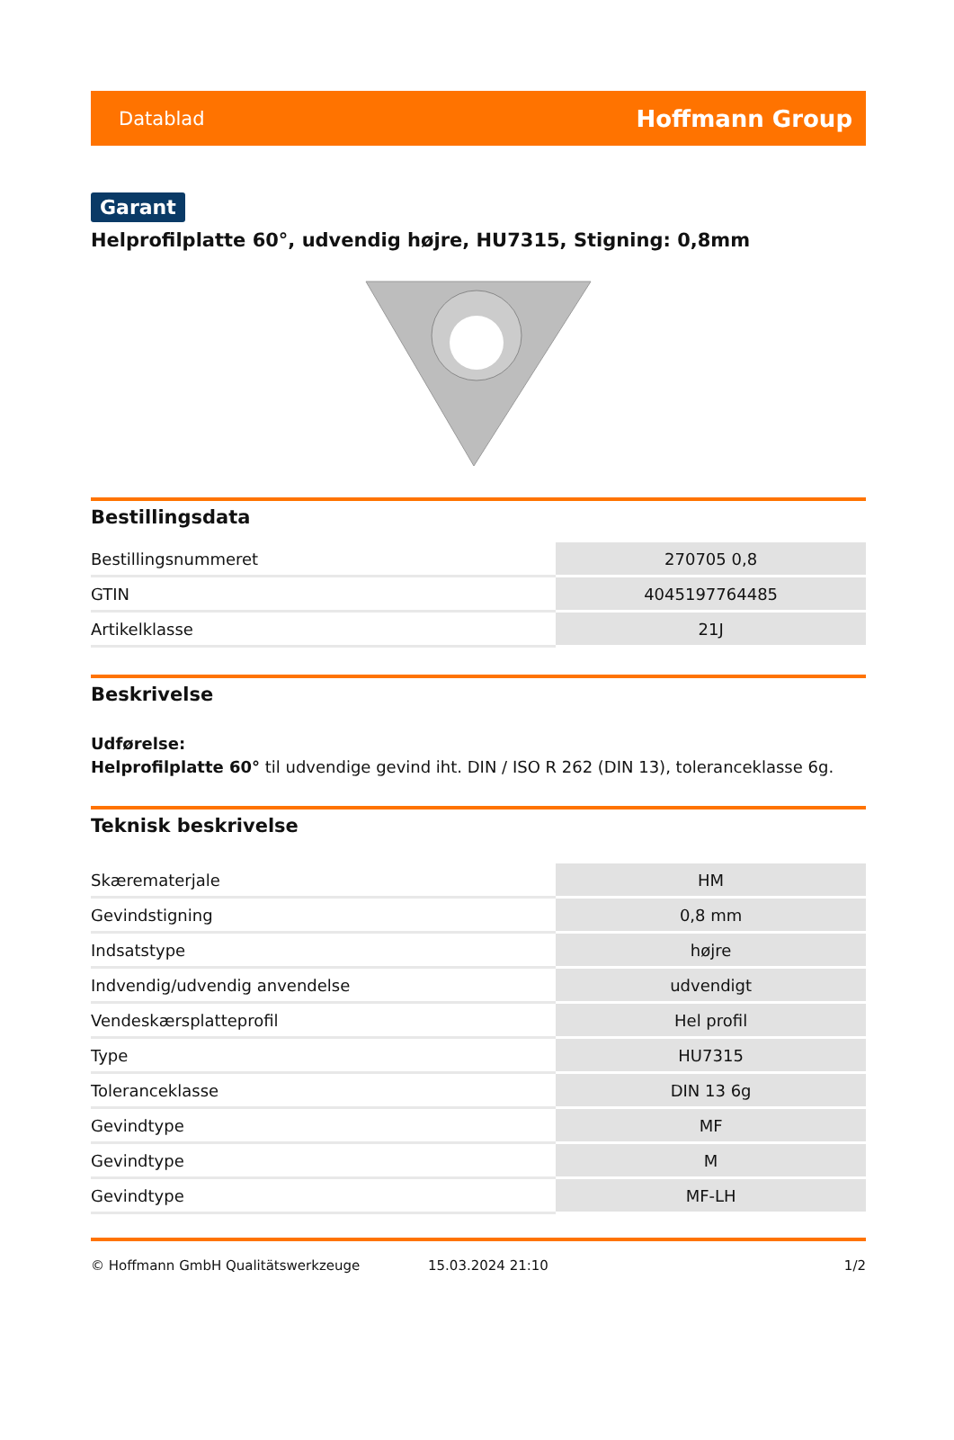Datablad Hoffmann Group
Garant
Helprofilplatte 60°, udvendig højre, HU7315, Stigning: 0,8mm
Bestillingsdata
| Bestillingsnummeret | 270705 0,8 |
| GTIN | 4045197764485 |
| Artikelklasse | 21J |
Beskrivelse
Udførelse:
Helprofilplatte 60° til udvendige gevind iht. DIN / ISO R 262 (DIN 13), toleranceklasse 6g.
Teknisk beskrivelse
| Skærematerjale | HM |
| Gevindstigning | 0,8 mm |
| Indsatstype | højre |
| Indvendig/udvendig anvendelse | udvendigt |
| Vendeskærsplatteprofil | Hel profil |
| Type | HU7315 |
| Toleranceklasse | DIN 13 6g |
| Gevindtype | MF |
| Gevindtype | M |
| Gevindtype | MF-LH |
© Hoffmann GmbH Qualitätswerkzeuge 15.03.2024 21:10 1/2